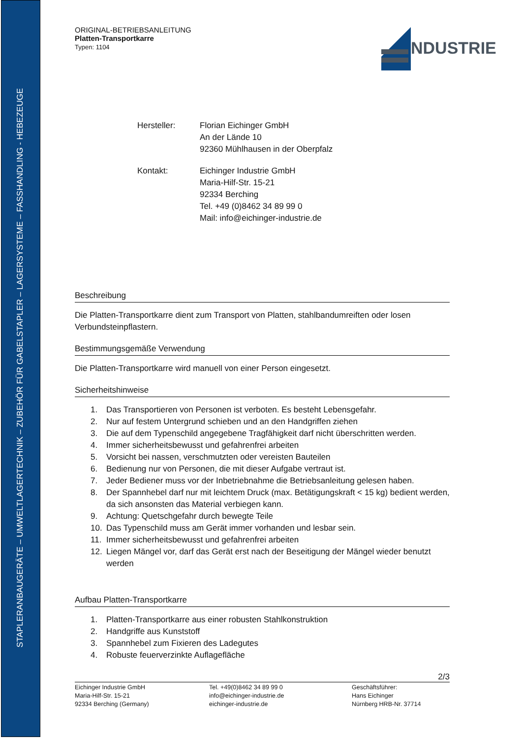STAPLERANBAUGERÄTE – UMWELTLAGERTECHNIK – ZUBEHÖR FÜR GABELSTAPLER – LAGERSYSTEME – FASSHANDLING - HEBEZEUGE
NDUSTRIE
ORIGINAL-BETRIEBSANLEITUNG
Platten-Transportkarre
Typen: 1104
Hersteller:
Florian Eichinger GmbH
An der Lände 10
92360 Mühlhausen in der Oberpfalz
Kontakt:
Eichinger Industrie GmbH
Maria-Hilf-Str. 15-21
92334 Berching
Tel. +49 (0)8462 34 89 99 0
Mail: info@eichinger-industrie.de
Beschreibung
Die Platten-Transportkarre dient zum Transport von Platten, stahlbandumreiften oder losen Verbundsteinpflastern.
Bestimmungsgemäße Verwendung
Die Platten-Transportkarre wird manuell von einer Person eingesetzt.
Sicherheitshinweise
1. Das Transportieren von Personen ist verboten. Es besteht Lebensgefahr.
2. Nur auf festem Untergrund schieben und an den Handgriffen ziehen
3. Die auf dem Typenschild angegebene Tragfähigkeit darf nicht überschritten werden.
4. Immer sicherheitsbewusst und gefahrenfrei arbeiten
5. Vorsicht bei nassen, verschmutzten oder vereisten Bauteilen
6. Bedienung nur von Personen, die mit dieser Aufgabe vertraut ist.
7. Jeder Bediener muss vor der Inbetriebnahme die Betriebsanleitung gelesen haben.
8. Der Spannhebel darf nur mit leichtem Druck (max. Betätigungskraft < 15 kg) bedient werden, da sich ansonsten das Material verbiegen kann.
9. Achtung: Quetschgefahr durch bewegte Teile
10. Das Typenschild muss am Gerät immer vorhanden und lesbar sein.
11. Immer sicherheitsbewusst und gefahrenfrei arbeiten
12. Liegen Mängel vor, darf das Gerät erst nach der Beseitigung der Mängel wieder benutzt werden
Aufbau Platten-Transportkarre
1. Platten-Transportkarre aus einer robusten Stahlkonstruktion
2. Handgriffe aus Kunststoff
3. Spannhebel zum Fixieren des Ladegutes
4. Robuste feuerverzinkte Auflagefläche
2/3
Eichinger Industrie GmbH
Maria-Hilf-Str. 15-21
92334 Berching (Germany)
Tel. +49(0)8462 34 89 99 0
info@eichinger-industrie.de
eichinger-industrie.de
Geschäftsführer:
Hans Eichinger
Nürnberg HRB-Nr. 37714